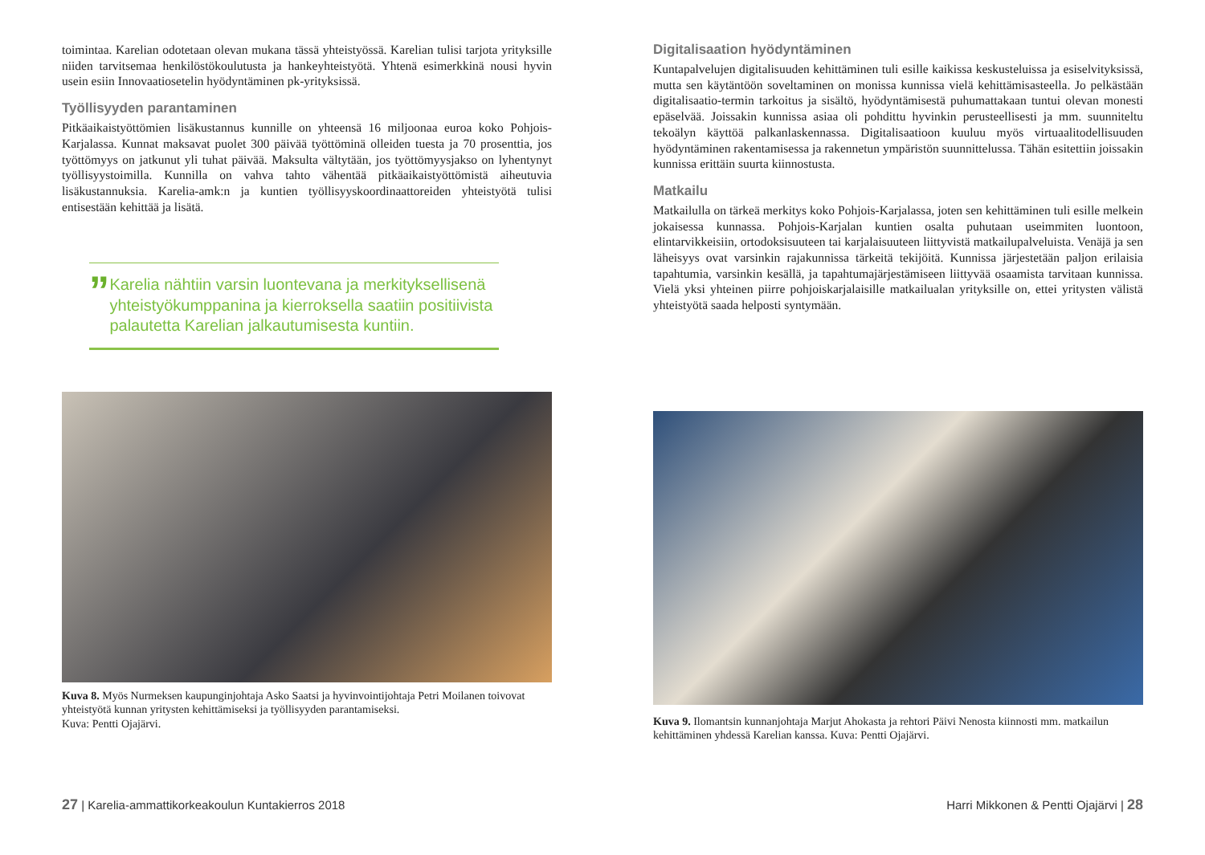toimintaa. Karelian odotetaan olevan mukana tässä yhteistyössä. Karelian tulisi tarjota yrityksille niiden tarvitsemaa henkilöstökoulutusta ja hankeyhteistyötä. Yhtenä esimerkkinä nousi hyvin usein esiin Innovaatiosetelin hyödyntäminen pk-yrityksissä.
Työllisyyden parantaminen
Pitkäaikaistyöttömien lisäkustannus kunnille on yhteensä 16 miljoonaa euroa koko Pohjois-Karjalassa. Kunnat maksavat puolet 300 päivää työttöminä olleiden tuesta ja 70 prosenttia, jos työttömyys on jatkunut yli tuhat päivää. Maksulta vältytään, jos työttömyysjakso on lyhentynyt työllisyystoimilla. Kunnilla on vahva tahto vähentää pitkäaikaistyöttömistä aiheutuvia lisäkustannuksia. Karelia-amk:n ja kuntien työllisyyskoordinaattoreiden yhteistyötä tulisi entisestään kehittää ja lisätä.
”
Karelia nähtiin varsin luontevana ja merkityksellisenä yhteistyökumppanina ja kierroksella saatiin positiivista palautetta Karelian jalkautumisesta kuntiin.
Kuva 8. Myös Nurmeksen kaupunginjohtaja Asko Saatsi ja hyvinvointijohtaja Petri Moilanen toivovat yhteistyötä kunnan yritysten kehittämiseksi ja työllisyyden parantamiseksi.
Kuva: Pentti Ojajärvi.
Digitalisaation hyödyntäminen
Kuntapalvelujen digitalisuuden kehittäminen tuli esille kaikissa keskusteluissa ja esiselvityksissä, mutta sen käytäntöön soveltaminen on monissa kunnissa vielä kehittämisasteella. Jo pelkästään digitalisaatio-termin tarkoitus ja sisältö, hyödyntämisestä puhumattakaan tuntui olevan monesti epäselvää. Joissakin kunnissa asiaa oli pohdittu hyvinkin perusteellisesti ja mm. suunniteltu tekoälyn käyttöä palkanlaskennassa. Digitalisaatioon kuuluu myös virtuaalitodellisuuden hyödyntäminen rakentamisessa ja rakennetun ympäristön suunnittelussa. Tähän esitettiin joissakin kunnissa erittäin suurta kiinnostusta.
Matkailu
Matkailulla on tärkeä merkitys koko Pohjois-Karjalassa, joten sen kehittäminen tuli esille melkein jokaisessa kunnassa. Pohjois-Karjalan kuntien osalta puhutaan useimmiten luontoon, elintarvikkeisiin, ortodoksisuuteen tai karjalaisuuteen liittyvistä matkailupalveluista. Venäjä ja sen läheisyys ovat varsinkin rajakunnissa tärkeitä tekijöitä. Kunnissa järjestetään paljon erilaisia tapahtumia, varsinkin kesällä, ja tapahtumajärjestämiseen liittyvää osaamista tarvitaan kunnissa. Vielä yksi yhteinen piirre pohjoiskarjalaisille matkailualan yrityksille on, ettei yritysten välistä yhteistyötä saada helposti syntymään.
Kuva 9. Ilomantsin kunnanjohtaja Marjut Ahokasta ja rehtori Päivi Nenosta kiinnosti mm. matkailun kehittäminen yhdessä Karelian kanssa. Kuva: Pentti Ojajärvi.
27 | Karelia-ammattikorkeakoulun Kuntakierros 2018 Harri Mikkonen & Pentti Ojajärvi | 28